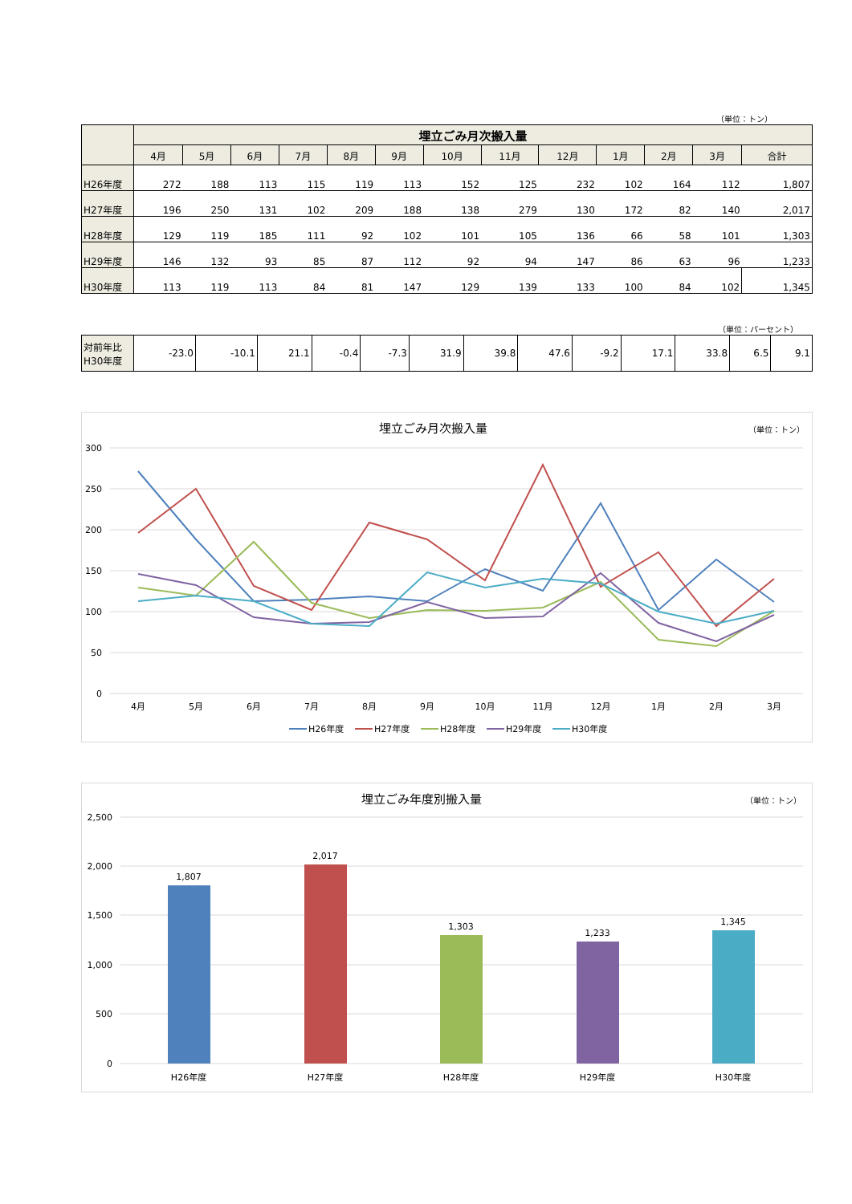（単位：トン）
| | 埋立ごみ月次搬入量 | | | | | | | | | | | | |
| --- | --- | --- | --- | --- | --- | --- | --- | --- | --- | --- | --- | --- | --- |
| | 4月 | 5月 | 6月 | 7月 | 8月 | 9月 | 10月 | 11月 | 12月 | 1月 | 2月 | 3月 | 合計 |
| H26年度 | 272 | 188 | 113 | 115 | 119 | 113 | 152 | 125 | 232 | 102 | 164 | 112 | 1,807 |
| H27年度 | 196 | 250 | 131 | 102 | 209 | 188 | 138 | 279 | 130 | 172 | 82 | 140 | 2,017 |
| H28年度 | 129 | 119 | 185 | 111 | 92 | 102 | 101 | 105 | 136 | 66 | 58 | 101 | 1,303 |
| H29年度 | 146 | 132 | 93 | 85 | 87 | 112 | 92 | 94 | 147 | 86 | 63 | 96 | 1,233 |
| H30年度 | 113 | 119 | 113 | 84 | 81 | 147 | 129 | 139 | 133 | 100 | 84 | 102 | 1,345 |
（単位：パーセント）
| 対前年比 H30年度 | -23.0 | -10.1 | 21.1 | -0.4 | -7.3 | 31.9 | 39.8 | 47.6 | -9.2 | 17.1 | 33.8 | 6.5 | 9.1 |
埋立ごみ月次搬入量
（単位：トン）
300
250
200
150
100
50
0
4月
5月
6月
7月
8月
9月
10月
11月
12月
1月
2月
3月
H26年度
H27年度
H28年度
H29年度
H30年度
埋立ごみ年度別搬入量
（単位：トン）
2,500
2,000
1,500
1,000
500
0
1,807
2,017
1,303
1,233
1,345
H26年度
H27年度
H28年度
H29年度
H30年度